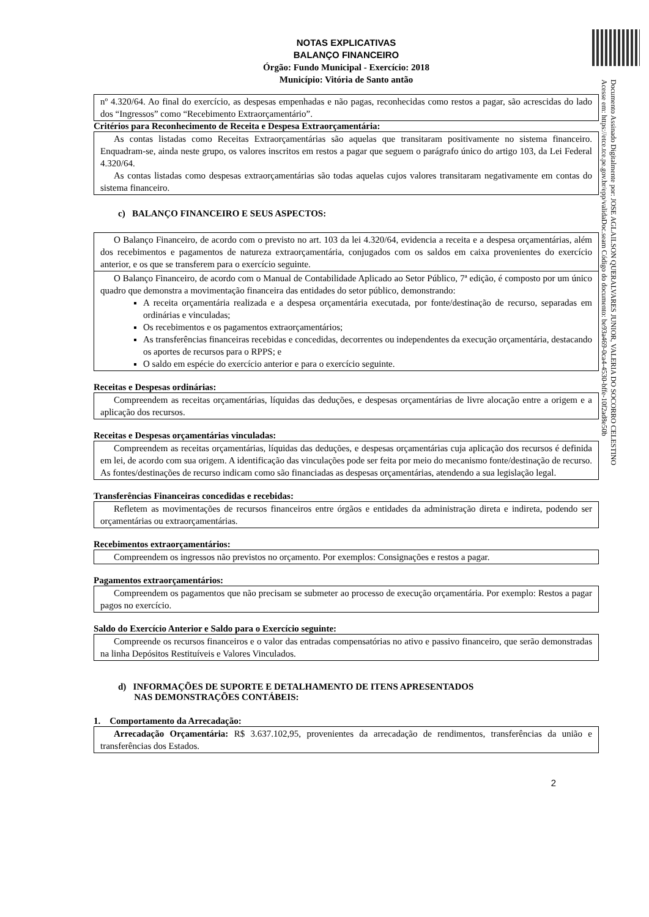Documento Assinado Digitalmente por: JOSE AGLAILSON QUERALVARES JUNIOR, VALERIA DO SOCORRO CELESTINO
Acesse em: https://etce.tce.pe.gov.br/epp/validaDoc.seam Código do documento: be93a469-0ca4-4530-bffe-10f2ad8e50b
NOTAS EXPLICATIVAS
BALANÇO FINANCEIRO
Órgão: Fundo Municipal - Exercício: 2018
Município: Vitória de Santo antão
nº 4.320/64. Ao final do exercício, as despesas empenhadas e não pagas, reconhecidas como restos a pagar, são acrescidas do lado dos “Ingressos” como “Recebimento Extraorçamentário”.
Critérios para Reconhecimento de Receita e Despesa Extraorçamentária:
As contas listadas como Receitas Extraorçamentárias são aquelas que transitaram positivamente no sistema financeiro. Enquadram-se, ainda neste grupo, os valores inscritos em restos a pagar que seguem o parágrafo único do artigo 103, da Lei Federal 4.320/64.
As contas listadas como despesas extraorçamentárias são todas aquelas cujos valores transitaram negativamente em contas do sistema financeiro.
c) BALANÇO FINANCEIRO E SEUS ASPECTOS:
O Balanço Financeiro, de acordo com o previsto no art. 103 da lei 4.320/64, evidencia a receita e a despesa orçamentárias, além dos recebimentos e pagamentos de natureza extraorçamentária, conjugados com os saldos em caixa provenientes do exercício anterior, e os que se transferem para o exercício seguinte.
O Balanço Financeiro, de acordo com o Manual de Contabilidade Aplicado ao Setor Público, 7ª edição, é composto por um único quadro que demonstra a movimentação financeira das entidades do setor público, demonstrando:
A receita orçamentária realizada e a despesa orçamentária executada, por fonte/destinação de recurso, separadas em ordinárias e vinculadas;
Os recebimentos e os pagamentos extraorçamentários;
As transferências financeiras recebidas e concedidas, decorrentes ou independentes da execução orçamentária, destacando os aportes de recursos para o RPPS; e
O saldo em espécie do exercício anterior e para o exercício seguinte.
Receitas e Despesas ordinárias:
Compreendem as receitas orçamentárias, líquidas das deduções, e despesas orçamentárias de livre alocação entre a origem e a aplicação dos recursos.
Receitas e Despesas orçamentárias vinculadas:
Compreendem as receitas orçamentárias, líquidas das deduções, e despesas orçamentárias cuja aplicação dos recursos é definida em lei, de acordo com sua origem. A identificação das vinculações pode ser feita por meio do mecanismo fonte/destinação de recurso. As fontes/destinações de recurso indicam como são financiadas as despesas orçamentárias, atendendo a sua legislação legal.
Transferências Financeiras concedidas e recebidas:
Refletem as movimentações de recursos financeiros entre órgãos e entidades da administração direta e indireta, podendo ser orçamentárias ou extraorçamentárias.
Recebimentos extraorçamentários:
Compreendem os ingressos não previstos no orçamento. Por exemplos: Consignações e restos a pagar.
Pagamentos extraorçamentários:
Compreendem os pagamentos que não precisam se submeter ao processo de execução orçamentária. Por exemplo: Restos a pagar pagos no exercício.
Saldo do Exercício Anterior e Saldo para o Exercício seguinte:
Compreende os recursos financeiros e o valor das entradas compensatórias no ativo e passivo financeiro, que serão demonstradas na linha Depósitos Restituíveis e Valores Vinculados.
d) INFORMAÇÕES DE SUPORTE E DETALHAMENTO DE ITENS APRESENTADOS
NAS DEMONSTRAÇÕES CONTÁBEIS:
1. Comportamento da Arrecadação:
Arrecadação Orçamentária: R$ 3.637.102,95, provenientes da arrecadação de rendimentos, transferências da união e transferências dos Estados.
2